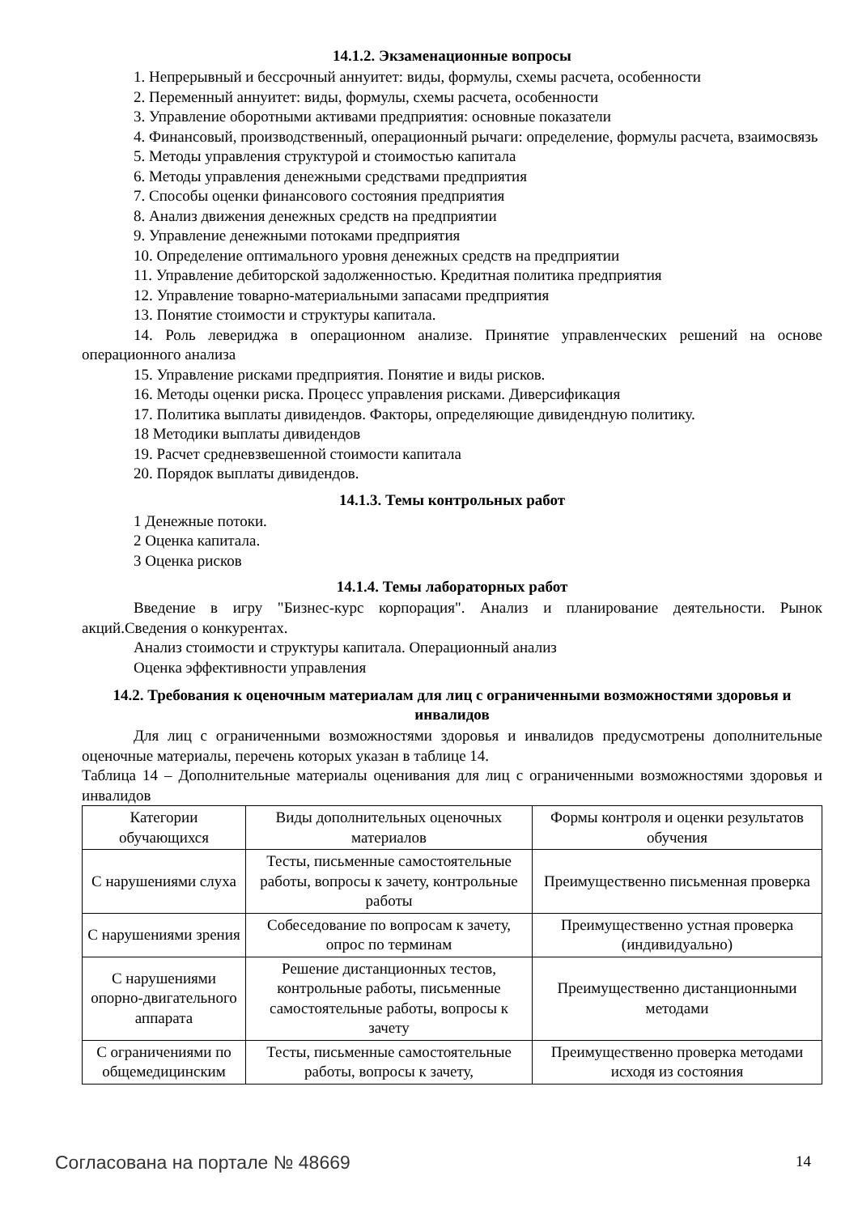14.1.2. Экзаменационные вопросы
1. Непрерывный и бессрочный аннуитет: виды, формулы, схемы расчета, особенности
2. Переменный аннуитет: виды, формулы, схемы расчета, особенности
3. Управление оборотными активами предприятия: основные показатели
4. Финансовый, производственный, операционный рычаги: определение, формулы расчета, взаимосвязь
5. Методы управления структурой и стоимостью капитала
6. Методы управления денежными средствами предприятия
7. Способы оценки финансового состояния предприятия
8. Анализ движения денежных средств на предприятии
9. Управление денежными потоками предприятия
10. Определение оптимального уровня денежных средств на предприятии
11. Управление дебиторской задолженностью. Кредитная политика предприятия
12. Управление товарно-материальными запасами предприятия
13. Понятие стоимости и структуры капитала.
14. Роль левериджа в операционном анализе. Принятие управленческих решений на основе операционного анализа
15. Управление рисками предприятия. Понятие и виды рисков.
16. Методы оценки риска. Процесс управления рисками. Диверсификация
17. Политика выплаты дивидендов. Факторы, определяющие дивидендную политику.
18 Методики выплаты дивидендов
19. Расчет средневзвешенной стоимости капитала
20. Порядок выплаты дивидендов.
14.1.3. Темы контрольных работ
1 Денежные потоки.
2 Оценка капитала.
3 Оценка рисков
14.1.4. Темы лабораторных работ
Введение в игру "Бизнес-курс корпорация". Анализ и планирование деятельности. Рынок акций.Сведения о конкурентах.
Анализ стоимости и структуры капитала. Операционный анализ
Оценка эффективности управления
14.2. Требования к оценочным материалам для лиц с ограниченными возможностями здоровья и инвалидов
Для лиц с ограниченными возможностями здоровья и инвалидов предусмотрены дополнительные оценочные материалы, перечень которых указан в таблице 14.
Таблица 14 – Дополнительные материалы оценивания для лиц с ограниченными возможностями здоровья и инвалидов
| Категории обучающихся | Виды дополнительных оценочных материалов | Формы контроля и оценки результатов обучения |
| С нарушениями слуха | Тесты, письменные самостоятельные работы, вопросы к зачету, контрольные работы | Преимущественно письменная проверка |
| С нарушениями зрения | Собеседование по вопросам к зачету, опрос по терминам | Преимущественно устная проверка (индивидуально) |
| С нарушениями опорно-двигательного аппарата | Решение дистанционных тестов, контрольные работы, письменные самостоятельные работы, вопросы к зачету | Преимущественно дистанционными методами |
| С ограничениями по общемедицинским | Тесты, письменные самостоятельные работы, вопросы к зачету, | Преимущественно проверка методами исходя из состояния |
Согласована на портале № 48669 14